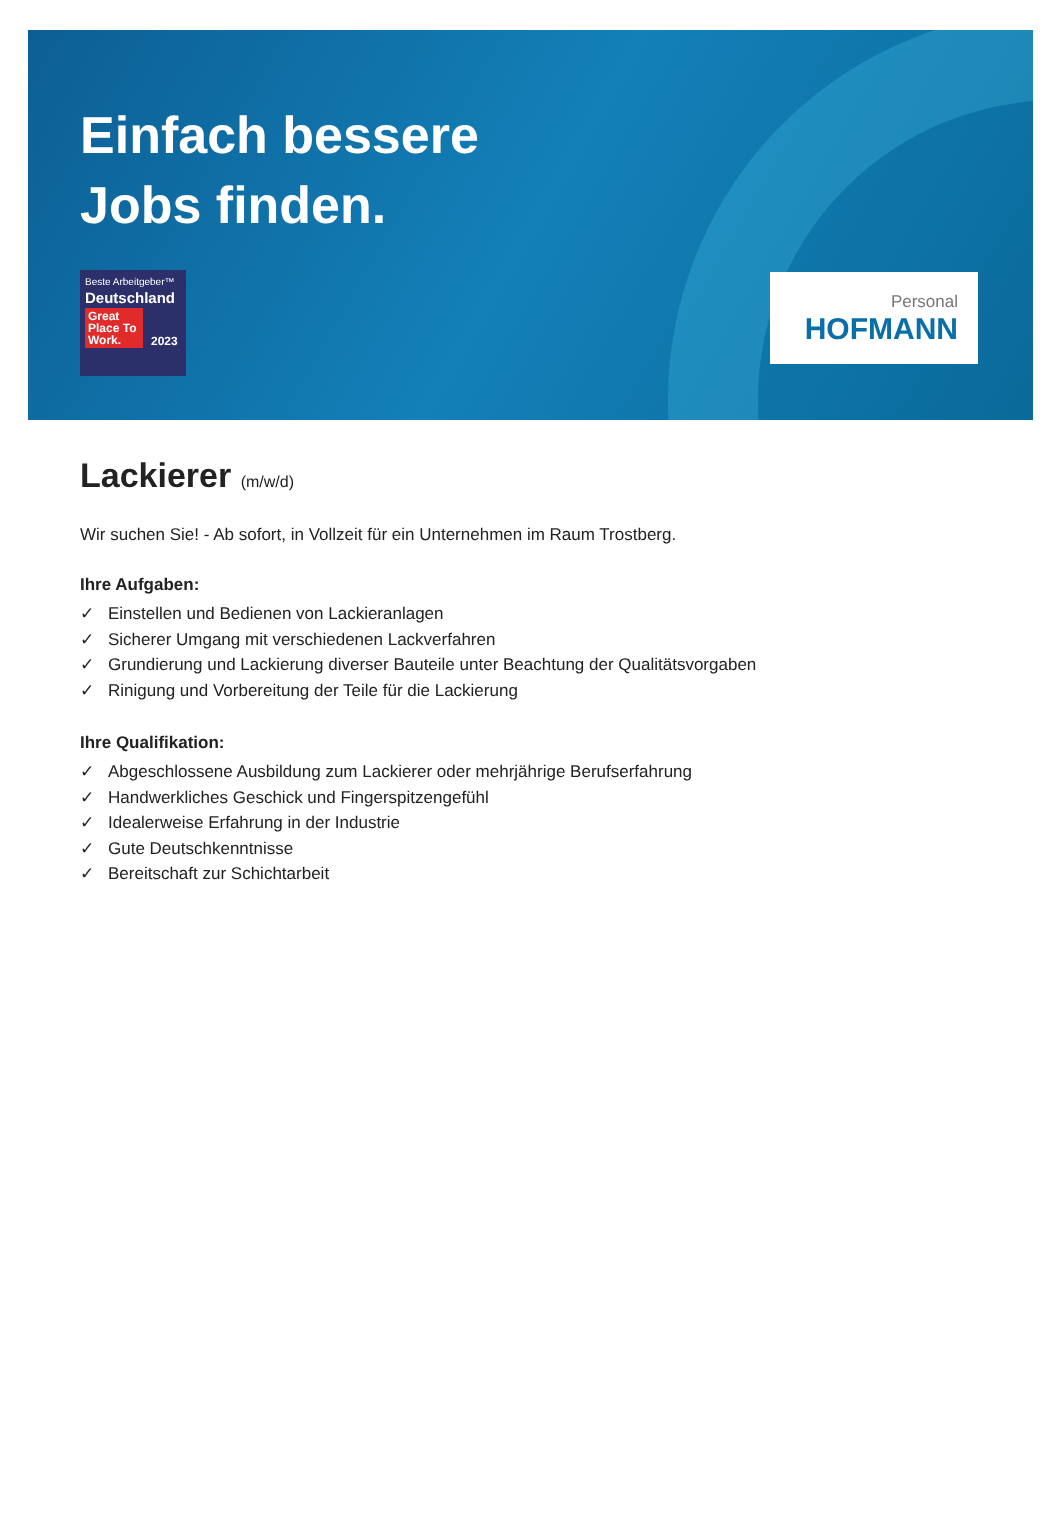Einfach bessere
Jobs finden.
Beste Arbeitgeber™
Deutschland
Great Place To Work.
2023
Personal
HOFMANN
Lackierer (m/w/d)
Wir suchen Sie! - Ab sofort, in Vollzeit für ein Unternehmen im Raum Trostberg.
Ihre Aufgaben:
✓ Einstellen und Bedienen von Lackieranlagen
✓ Sicherer Umgang mit verschiedenen Lackverfahren
✓ Grundierung und Lackierung diverser Bauteile unter Beachtung der Qualitätsvorgaben
✓ Rinigung und Vorbereitung der Teile für die Lackierung
Ihre Qualifikation:
✓ Abgeschlossene Ausbildung zum Lackierer oder mehrjährige Berufserfahrung
✓ Handwerkliches Geschick und Fingerspitzengefühl
✓ Idealerweise Erfahrung in der Industrie
✓ Gute Deutschkenntnisse
✓ Bereitschaft zur Schichtarbeit